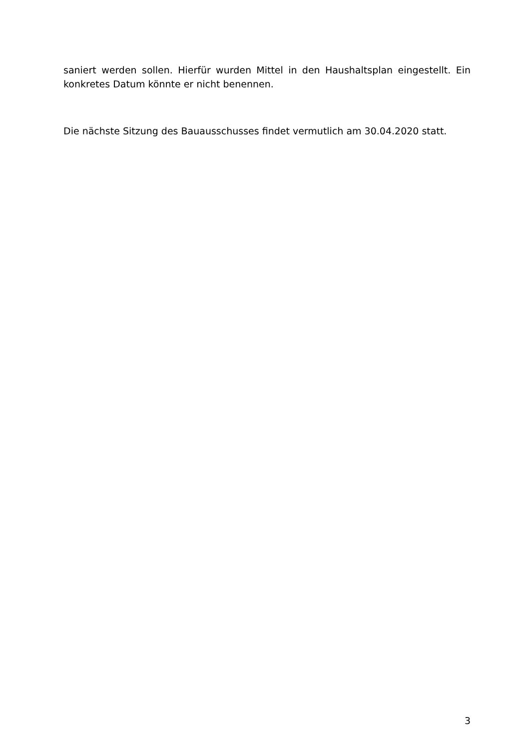saniert werden sollen. Hierfür wurden Mittel in den Haushaltsplan eingestellt. Ein konkretes Datum könnte er nicht benennen.
Die nächste Sitzung des Bauausschusses findet vermutlich am 30.04.2020 statt.
3